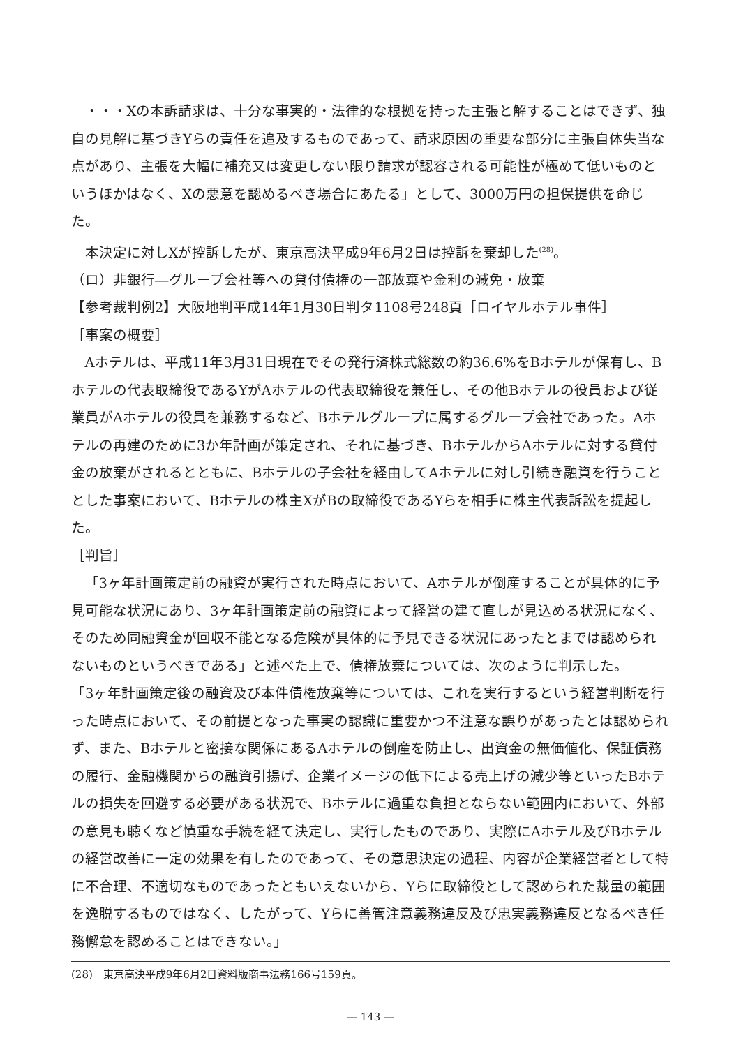・・・Xの本訴請求は、十分な事実的・法律的な根拠を持った主張と解することはできず、独自の見解に基づきYらの責任を追及するものであって、請求原因の重要な部分に主張自体失当な点があり、主張を大幅に補充又は変更しない限り請求が認容される可能性が極めて低いものというほかはなく、Xの悪意を認めるべき場合にあたる」として、3000万円の担保提供を命じた。
本決定に対しXが控訴したが、東京高決平成9年6月2日は控訴を棄却した<sup>(28)</sup>。
（ロ）非銀行―グループ会社等への貸付債権の一部放棄や金利の減免・放棄
【参考裁判例2】大阪地判平成14年1月30日判タ1108号248頁［ロイヤルホテル事件］
［事案の概要］
Aホテルは、平成11年3月31日現在でその発行済株式総数の約36.6%をBホテルが保有し、Bホテルの代表取締役であるYがAホテルの代表取締役を兼任し、その他Bホテルの役員および従業員がAホテルの役員を兼務するなど、Bホテルグループに属するグループ会社であった。Aホテルの再建のために3か年計画が策定され、それに基づき、BホテルからAホテルに対する貸付金の放棄がされるとともに、Bホテルの子会社を経由してAホテルに対し引続き融資を行うこととした事案において、Bホテルの株主XがBの取締役であるYらを相手に株主代表訴訟を提起した。
［判旨］
「3ヶ年計画策定前の融資が実行された時点において、Aホテルが倒産することが具体的に予見可能な状況にあり、3ヶ年計画策定前の融資によって経営の建て直しが見込める状況になく、そのため同融資金が回収不能となる危険が具体的に予見できる状況にあったとまでは認められないものというべきである」と述べた上で、債権放棄については、次のように判示した。
「3ヶ年計画策定後の融資及び本件債権放棄等については、これを実行するという経営判断を行った時点において、その前提となった事実の認識に重要かつ不注意な誤りがあったとは認められず、また、Bホテルと密接な関係にあるAホテルの倒産を防止し、出資金の無価値化、保証債務の履行、金融機関からの融資引揚げ、企業イメージの低下による売上げの減少等といったBホテルの損失を回避する必要がある状況で、Bホテルに過重な負担とならない範囲内において、外部の意見も聴くなど慎重な手続を経て決定し、実行したものであり、実際にAホテル及びBホテルの経営改善に一定の効果を有したのであって、その意思決定の過程、内容が企業経営者として特に不合理、不適切なものであったともいえないから、Yらに取締役として認められた裁量の範囲を逸脱するものではなく、したがって、Yらに善管注意義務違反及び忠実義務違反となるべき任務懈怠を認めることはできない。」
(28)　東京高決平成9年6月2日資料版商事法務166号159頁。
— 143 —